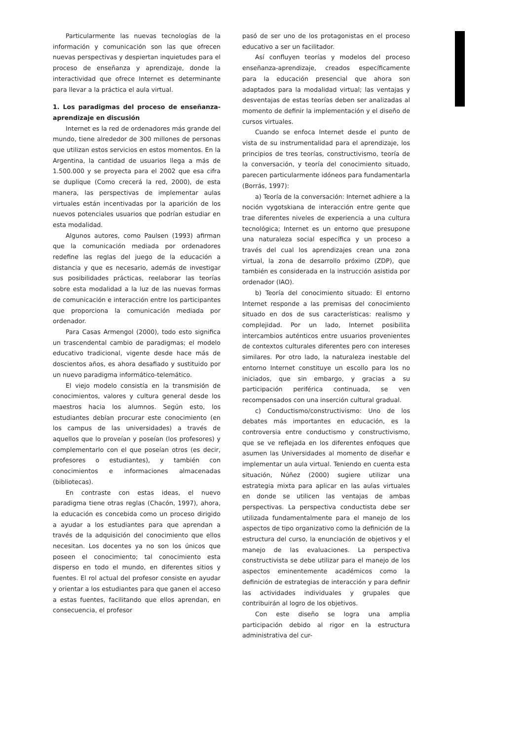Particularmente las nuevas tecnologías de la información y comunicación son las que ofrecen nuevas perspectivas y despiertan inquietudes para el proceso de enseñanza y aprendizaje, donde la interactividad que ofrece Internet es determinante para llevar a la práctica el aula virtual.
1. Los paradigmas del proceso de enseñanza-aprendizaje en discusión
Internet es la red de ordenadores más grande del mundo, tiene alrededor de 300 millones de personas que utilizan estos servicios en estos momentos. En la Argentina, la cantidad de usuarios llega a más de 1.500.000 y se proyecta para el 2002 que esa cifra se duplique (Como crecerá la red, 2000), de esta manera, las perspectivas de implementar aulas virtuales están incentivadas por la aparición de los nuevos potenciales usuarios que podrían estudiar en esta modalidad.
Algunos autores, como Paulsen (1993) afirman que la comunicación mediada por ordenadores redefine las reglas del juego de la educación a distancia y que es necesario, además de investigar sus posibilidades prácticas, reelaborar las teorías sobre esta modalidad a la luz de las nuevas formas de comunicación e interacción entre los participantes que proporciona la comunicación mediada por ordenador.
Para Casas Armengol (2000), todo esto significa un trascendental cambio de paradigmas; el modelo educativo tradicional, vigente desde hace más de doscientos años, es ahora desafiado y sustituido por un nuevo paradigma informático-telemático.
El viejo modelo consistía en la transmisión de conocimientos, valores y cultura general desde los maestros hacia los alumnos. Según esto, los estudiantes debían procurar este conocimiento (en los campus de las universidades) a través de aquellos que lo proveían y poseían (los profesores) y complementarlo con el que poseían otros (es decir, profesores o estudiantes), y también con conocimientos e informaciones almacenadas (bibliotecas).
En contraste con estas ideas, el nuevo paradigma tiene otras reglas (Chacón, 1997), ahora, la educación es concebida como un proceso dirigido a ayudar a los estudiantes para que aprendan a través de la adquisición del conocimiento que ellos necesitan. Los docentes ya no son los únicos que poseen el conocimiento; tal conocimiento esta disperso en todo el mundo, en diferentes sitios y fuentes. El rol actual del profesor consiste en ayudar y orientar a los estudiantes para que ganen el acceso a estas fuentes, facilitando que ellos aprendan, en consecuencia, el profesor
pasó de ser uno de los protagonistas en el proceso educativo a ser un facilitador.
Así confluyen teorías y modelos del proceso enseñanza-aprendizaje, creados específicamente para la educación presencial que ahora son adaptados para la modalidad virtual; las ventajas y desventajas de estas teorías deben ser analizadas al momento de definir la implementación y el diseño de cursos virtuales.
Cuando se enfoca Internet desde el punto de vista de su instrumentalidad para el aprendizaje, los principios de tres teorías, constructivismo, teoría de la conversación, y teoría del conocimiento situado, parecen particularmente idóneos para fundamentarla (Borrás, 1997):
a) Teoría de la conversación: Internet adhiere a la noción vygotskiana de interacción entre gente que trae diferentes niveles de experiencia a una cultura tecnológica; Internet es un entorno que presupone una naturaleza social específica y un proceso a través del cual los aprendizajes crean una zona virtual, la zona de desarrollo próximo (ZDP), que también es considerada en la instrucción asistida por ordenador (IAO).
b) Teoría del conocimiento situado: El entorno Internet responde a las premisas del conocimiento situado en dos de sus características: realismo y complejidad. Por un lado, Internet posibilita intercambios auténticos entre usuarios provenientes de contextos culturales diferentes pero con intereses similares. Por otro lado, la naturaleza inestable del entorno Internet constituye un escollo para los no iniciados, que sin embargo, y gracias a su participación periférica continuada, se ven recompensados con una inserción cultural gradual.
c) Conductismo/constructivismo: Uno de los debates más importantes en educación, es la controversia entre conductismo y constructivismo, que se ve reflejada en los diferentes enfoques que asumen las Universidades al momento de diseñar e implementar un aula virtual. Teniendo en cuenta esta situación, Núñez (2000) sugiere utilizar una estrategia mixta para aplicar en las aulas virtuales en donde se utilicen las ventajas de ambas perspectivas. La perspectiva conductista debe ser utilizada fundamentalmente para el manejo de los aspectos de tipo organizativo como la definición de la estructura del curso, la enunciación de objetivos y el manejo de las evaluaciones. La perspectiva constructivista se debe utilizar para el manejo de los aspectos eminentemente académicos como la definición de estrategias de interacción y para definir las actividades individuales y grupales que contribuirán al logro de los objetivos.
Con este diseño se logra una amplia participación debido al rigor en la estructura administrativa del cur-